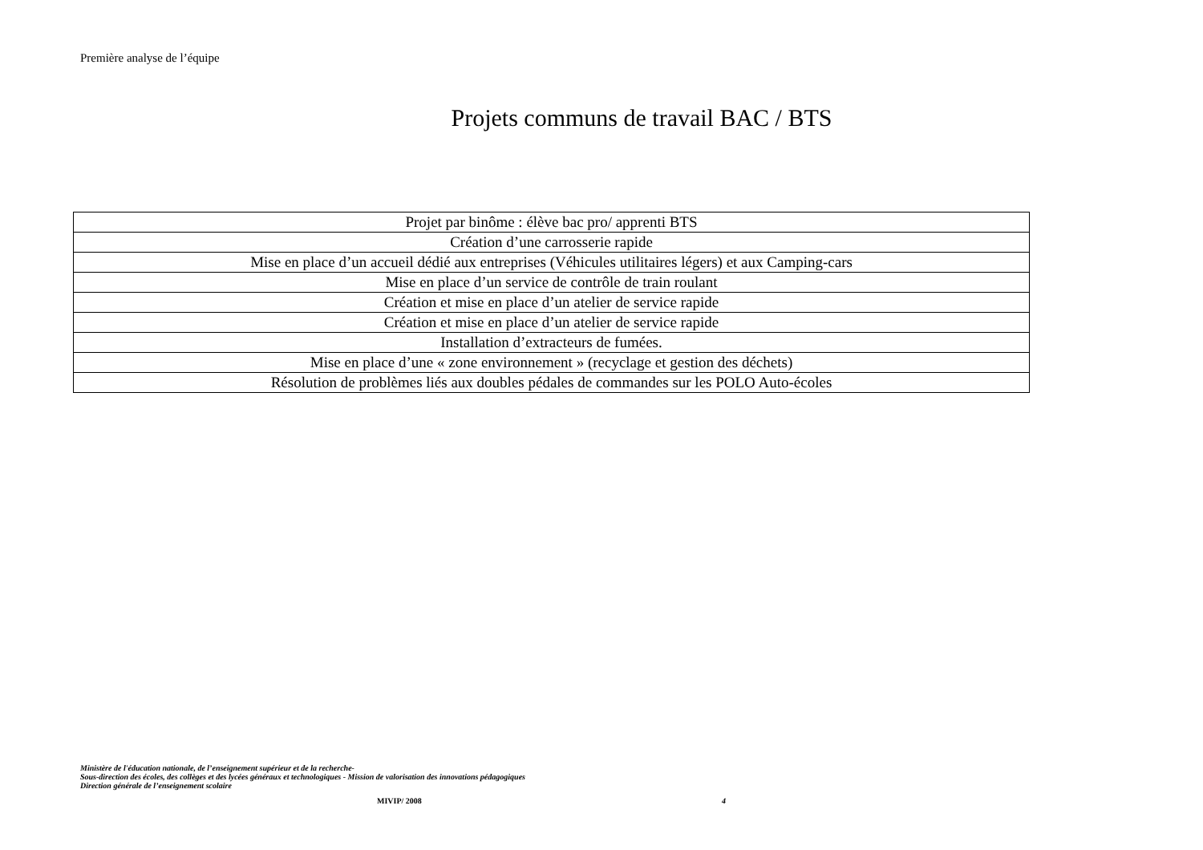Première analyse de l’équipe
Projets communs de travail BAC / BTS
| Projet par binôme : élève bac pro/ apprenti BTS |
| Création d’une carrosserie rapide |
| Mise en place d’un accueil dédié aux entreprises (Véhicules utilitaires légers) et aux Camping-cars |
| Mise en place d’un service de contrôle de train roulant |
| Création et mise en place d’un atelier de service rapide |
| Création et mise en place d’un atelier de service rapide |
| Installation d’extracteurs de fumées. |
| Mise en place d’une « zone environnement » (recyclage et gestion des déchets) |
| Résolution de problèmes liés aux doubles pédales de commandes sur les POLO Auto-écoles |
Ministère de l'éducation nationale, de l’enseignement supérieur et de la recherche-
Sous-direction des écoles, des collèges et des lycées généraux et technologiques - Mission de valorisation des innovations pédagogiques
Direction générale de l’enseignement scolaire
MIVIP/ 2008 4